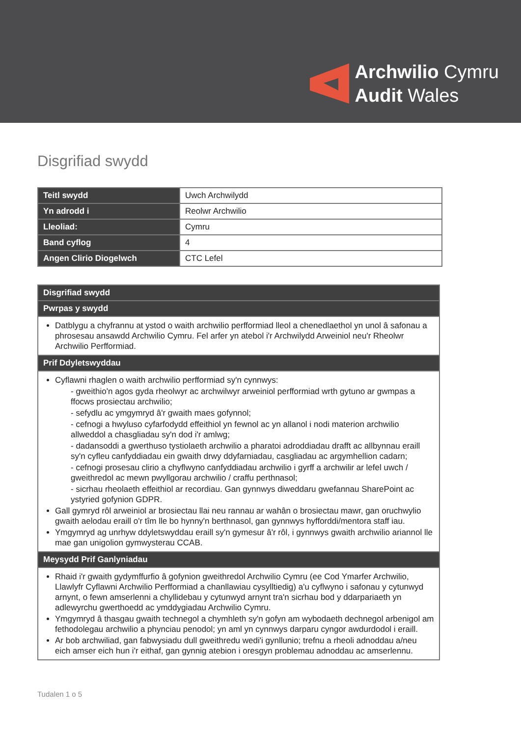Archwilio Cymru
Audit Wales
Disgrifiad swydd
| Teitl swydd | Uwch Archwilydd |
| Yn adrodd i | Reolwr Archwilio |
| Lleoliad: | Cymru |
| Band cyflog | 4 |
| Angen Clirio Diogelwch | CTC Lefel |
| Disgrifiad swydd |
| --- |
| Pwrpas y swydd |
| Datblygu a chyfrannu at ystod o waith archwilio perfformiad lleol a chenedlaethol yn unol â safonau a phrosesau ansawdd Archwilio Cymru. Fel arfer yn atebol i'r Archwilydd Arweiniol neu'r Rheolwr Archwilio Perfformiad. |
| Prif Ddyletswyddau |
| Cyflawni rhaglen o waith archwilio perfformiad sy'n cynnwys: - gweithio'n agos gyda rheolwyr ac archwilwyr arweiniol perfformiad wrth gytuno ar gwmpas a ffocws prosiectau archwilio; - sefydlu ac ymgymryd â'r gwaith maes gofynnol; - cefnogi a hwyluso cyfarfodydd effeithiol yn fewnol ac yn allanol i nodi materion archwilio allweddol a chasgliadau sy'n dod i'r amlwg; - dadansoddi a gwerthuso tystiolaeth archwilio a pharatoi adroddiadau drafft ac allbynnau eraill sy'n cyfleu canfyddiadau ein gwaith drwy ddyfarniadau, casgliadau ac argymhellion cadarn; - cefnogi prosesau clirio a chyflwyno canfyddiadau archwilio i gyrff a archwilir ar lefel uwch / gweithredol ac mewn pwyllgorau archwilio / craffu perthnasol; - sicrhau rheolaeth effeithiol ar recordiau. Gan gynnwys diweddaru gwefannau SharePoint ac ystyried gofynion GDPR. Gall gymryd rôl arweiniol ar brosiectau llai neu rannau ar wahân o brosiectau mawr, gan oruchwylio gwaith aelodau eraill o'r tîm lle bo hynny'n berthnasol, gan gynnwys hyfforddi/mentora staff iau. Ymgymryd ag unrhyw ddyletswyddau eraill sy'n gymesur â'r rôl, i gynnwys gwaith archwilio ariannol lle mae gan unigolion gymwysterau CCAB. |
| Meysydd Prif Ganlyniadau |
| Rhaid i'r gwaith gydymffurfio â gofynion gweithredol Archwilio Cymru (ee Cod Ymarfer Archwilio, Llawlyfr Cyflawni Archwilio Perfformiad a chanllawiau cysylltiedig) a'u cyflwyno i safonau y cytunwyd arnynt, o fewn amserlenni a chyllidebau y cytunwyd arnynt tra'n sicrhau bod y ddarpariaeth yn adlewyrchu gwerthoedd ac ymddygiadau Archwilio Cymru. Ymgymryd â thasgau gwaith technegol a chymhleth sy'n gofyn am wybodaeth dechnegol arbenigol am fethodolegau archwilio a phynciau penodol; yn aml yn cynnwys darparu cyngor awdurdodol i eraill. Ar bob archwiliad, gan fabwysiadu dull gweithredu wedi'i gynllunio; trefnu a rheoli adnoddau a/neu eich amser eich hun i'r eithaf, gan gynnig atebion i oresgyn problemau adnoddau ac amserlennu. |
Tudalen 1 o 5